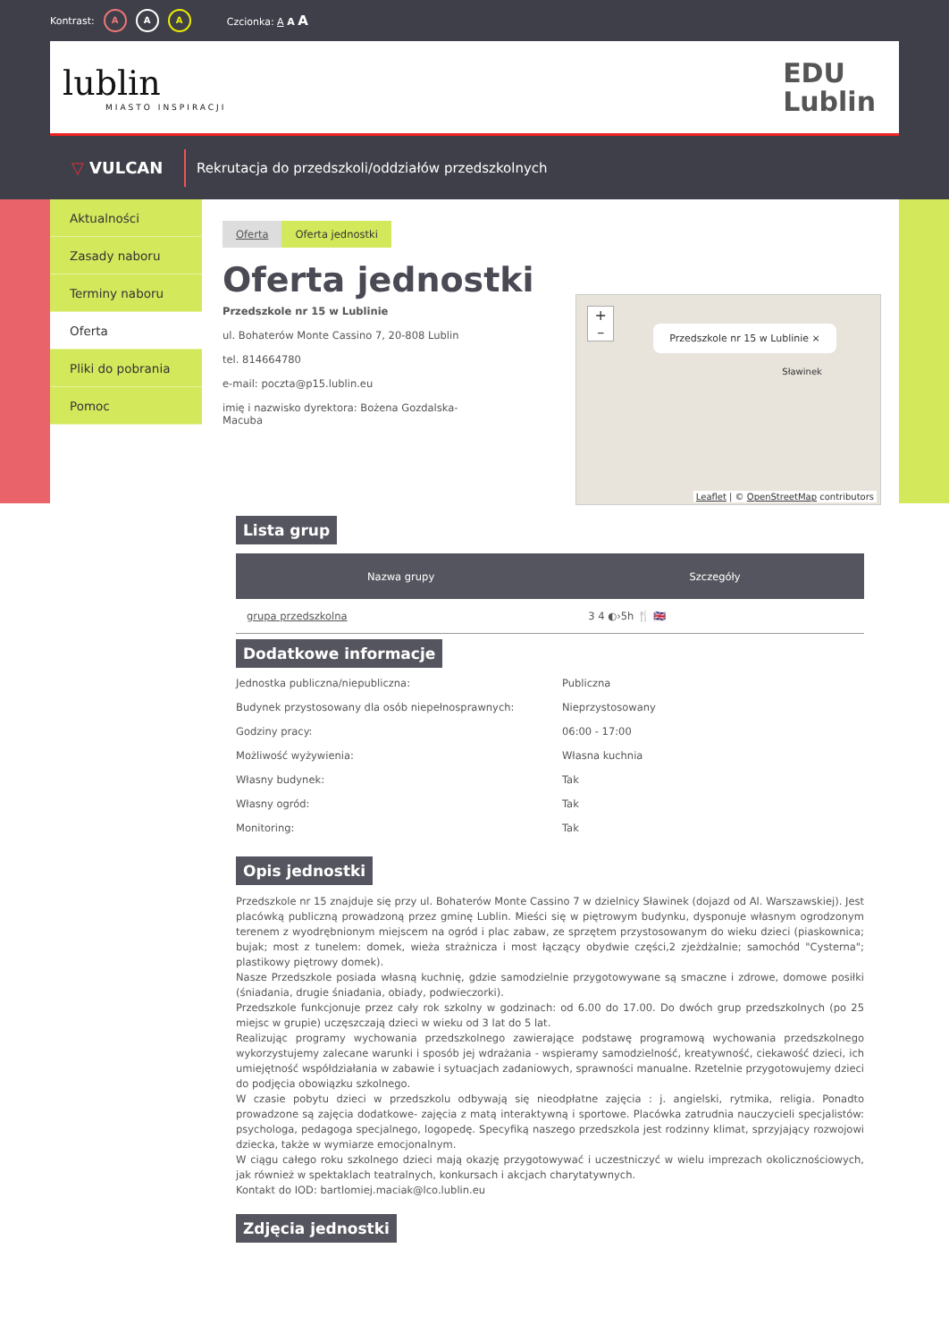Kontrast: A A A Czcionka: A A A
lublin
MIASTO INSPIRACJI
EDU
Lublin
▽ VULCAN
Rekrutacja do przedszkoli/oddziałów przedszkolnych
Aktualności
Zasady naboru
Terminy naboru
Oferta
Pliki do pobrania
Pomoc
Oferta Oferta jednostki
Oferta jednostki
Przedszkole nr 15 w Lublinie
ul. Bohaterów Monte Cassino 7, 20-808 Lublin
tel. 814664780
e-mail: poczta@p15.lublin.eu
imię i nazwisko dyrektora: Bożena Gozdalska-Macuba
+
–
Przedszkole nr 15 w Lublinie ×
Sławinek
Leaflet | © OpenStreetMap contributors
Lista grup
| Nazwa grupy | Szczegóły |
| --- | --- |
| grupa przedszkolna | 3 4 ◐›5h 🍴 🇬🇧 |
Dodatkowe informacje
Jednostka publiczna/niepubliczna: Publiczna
Budynek przystosowany dla osób niepełnosprawnych: Nieprzystosowany
Godziny pracy: 06:00 - 17:00
Możliwość wyżywienia: Własna kuchnia
Własny budynek: Tak
Własny ogród: Tak
Monitoring: Tak
Opis jednostki
Przedszkole nr 15 znajduje się przy ul. Bohaterów Monte Cassino 7 w dzielnicy Sławinek (dojazd od Al. Warszawskiej). Jest placówką publiczną prowadzoną przez gminę Lublin. Mieści się w piętrowym budynku, dysponuje własnym ogrodzonym terenem z wyodrębnionym miejscem na ogród i plac zabaw, ze sprzętem przystosowanym do wieku dzieci (piaskownica; bujak; most z tunelem: domek, wieża strażnicza i most łączący obydwie części,2 zjeżdżalnie; samochód "Cysterna"; plastikowy piętrowy domek).
Nasze Przedszkole posiada własną kuchnię, gdzie samodzielnie przygotowywane są smaczne i zdrowe, domowe posiłki (śniadania, drugie śniadania, obiady, podwieczorki).
Przedszkole funkcjonuje przez cały rok szkolny w godzinach: od 6.00 do 17.00. Do dwóch grup przedszkolnych (po 25 miejsc w grupie) uczęszczają dzieci w wieku od 3 lat do 5 lat.
Realizując programy wychowania przedszkolnego zawierające podstawę programową wychowania przedszkolnego wykorzystujemy zalecane warunki i sposób jej wdrażania - wspieramy samodzielność, kreatywność, ciekawość dzieci, ich umiejętność współdziałania w zabawie i sytuacjach zadaniowych, sprawności manualne. Rzetelnie przygotowujemy dzieci do podjęcia obowiązku szkolnego.
W czasie pobytu dzieci w przedszkolu odbywają się nieodpłatne zajęcia : j. angielski, rytmika, religia. Ponadto prowadzone są zajęcia dodatkowe- zajęcia z matą interaktywną i sportowe. Placówka zatrudnia nauczycieli specjalistów: psychologa, pedagoga specjalnego, logopedę. Specyfiką naszego przedszkola jest rodzinny klimat, sprzyjający rozwojowi dziecka, także w wymiarze emocjonalnym.
W ciągu całego roku szkolnego dzieci mają okazję przygotowywać i uczestniczyć w wielu imprezach okolicznościowych, jak również w spektaklach teatralnych, konkursach i akcjach charytatywnych.
Kontakt do IOD: bartlomiej.maciak@lco.lublin.eu
Zdjęcia jednostki